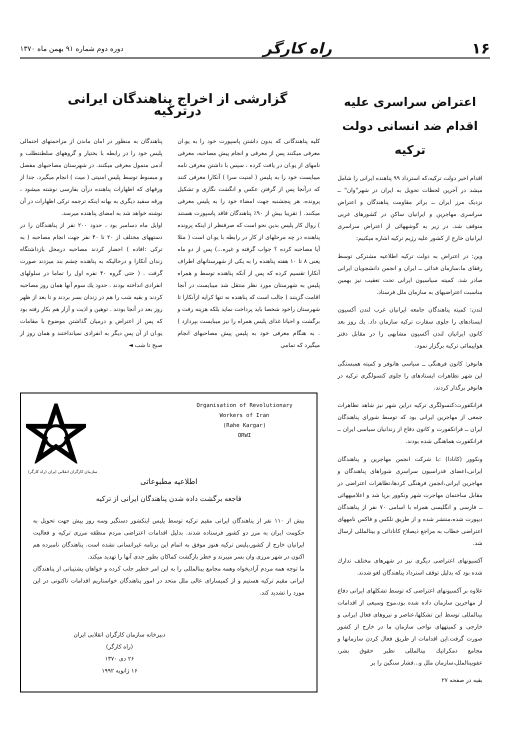۱۶ راه کارگر دوره دوم شماره ۹۱ بهمن ماه ۱۳۷۰
اعتراض سراسری علیه اقدام ضد انسانی دولت ترکیه
اقدام اخیر دولت ترکیه،که استرداد ۹۹ پناهنده ایرانی را شامل میشد در آخرین لحظات تحویل به ایران در شهر"وان" ــ نزدیک مرز ایران ــ براثر مقاومت پناهندگان و اعتراض سراسری مهاجرین و ایرانیان ساکن در کشورهای غربی متوقف شد. در زیر به گوشههائی از اعتراض سراسری ایرانیان خارج از کشور علیه رژیم ترکیه اشاره میکنیم:
وین: در اعتراض به دولت ترکیه اطلاعیه مشترکی توسط رفقای ما،سازمان فدائی ــ ایران و انجمن دانشجویان ایرانی صادر شد. کمیته سیاسیون ایرانی تحت تعقیب نیز بهمین مناسبت اعتراضیهای به سازمان ملل فرستاد.
لندن: کمیته پناهندگان جامعه ایرانیان غرب لندن آکسیون ایستادهای را جلوی سفارت ترکیه سازمان داد. یك روز بعد کانون ایرانیان لندن آکسیون مشابهی را در مقابل دفتر هواپیمائی ترکیه برگزار نمود.
هانوفر: کانون فرهنگی ــ سیاسی هانوفر و کمیته همبستگی این شهر تظاهرات ایستادهای را جلوی کنسولگری ترکیه در هانوفر برگذار کردند.
فرانکفورت:کنسولگری ترکیه دراین شهر نیز شاهد تظاهرات جمعی از مهاجرین ایرانی بود که توسط شورای پناهندگان ایران ــ فرانکفورت و کانون دفاع از زندانیان سیاسی ایران ــ فرانکفورت هماهنگی شده بودند.
ونکوور (کانادا) :با شرکت انجمن مهاجرین و پناهندگان ایرانی،اعضای فدراسیون سراسری شوراهای پناهندگان و مهاجرین ایرانی،انجمن فرهنگی کردها،تظاهرات اعتراضی در مقابل ساختمان مهاجرت شهر ونکوور برپا شد و اعلامیههائی ــ فارسی و انگلیسی همراه با اسامی ۷۰ نفر از پناهندگان دیپورت شده،منتشر شده و از طریق تلکس و فاکس نامههای اعتراضی خطاب به مراجع ذیصلاح کانادائی و بینالمللی ارسال شد.
آکسیونهای اعتراضی دیگری نیز در شهرهای مختلف تدارك شده بود که بدلیل توقف استرداد پناهندگان لغو شدند.
علاوه بر آکسیونهای اعتراضی که توسط تشکلهای ایرانی دفاع از مهاجرین سازمان داده شده بود،موج وسیعی از اقدامات بینالمللی توسط این تشکلها،عناصر و نیروهای فعال ایرانی و خارجی و کمیتههای نواحی سازمان ما در خارج از کشور صورت گرفت.این اقدامات از طریق فعال کردن سازمانها و مجامع دمکراتیك بینالمللی نظیر حقوق بشر، عفوبینالملل،سازمان ملل و...فشار سنگین را بر
بقیه در صفحه ۲۷
گزارشی از اخراج پناهندگان ایرانی درترکیه
کلیه پناهندگانی که بدون داشتن پاسپورت خود را به یو.ان معرفی میکنند پس از معرفی و انجام پیش مصاحبه، معرفی نامهای از یو.ان در یافت کرده ، سپس با داشتن معرفی نامه میبایست خود را به پلیس ( امنیت سرا ) آنکارا معرفی کنند که درآنجا پس از گرفتن عکس و انگشت نگاری و تشکیل پرونده، هر پنجشنبه جهت امضاء خود را به پلیس معرفی میکنند. ( تقریبا بیش از ۹۰٪ پناهندگان فاقد پاسپورت هستند ) روال کار پلیس بدین نحو است که صرفنظر از اینکه پرونده پناهنده در چه مرحلهای از کار در رابطه با یو.ان است ( مثلا آیا مصاحبه کرده ؟ جواب گرفته و غیره...) پس از دو ماه یعنی ۸ تا ۱۰ هفته پناهنده را به یکی از شهرستانهای اطراف آنکارا تقسیم کرده که پس از آنکه پناهنده توسط و همراه پلیس به شهرستان مورد نظر منتقل شد میبایست در آنجا اقامت گزینند ( جالب است که پناهنده نه تنها کرایه ازآنکارا تا شهرستان راخود شخصا باید پرداخت نماید بلکه هزینه رفت و برگشت و احیانا غذای پلیس همراه را نیز میبایست بپردازد ) . به هنگام معرفی خود به پلیس پیش مصاحبهای انجام میگیرد که تمامی
پناهندگان به منظور در امان ماندن از مزاحمتهای احتمالی پلیس خود را در رابطه با بختیار و گروههای سلطنتطلب و آدمی متمول معرفی میکنند. در شهرستان مصاحبهای مفصل و مبسوط توسط پلیس امنیتی ( میت ) انجام میگیرد. جدا از ورقهای که اظهارات پناهنده درآن بفارسی نوشته میشود ، ورقه سفید دیگری به بهانه اینکه ترجمه ترکی اظهارات در آن نوشته خواهد شد به امضای پناهنده میرسد.
اوایل ماه دسامبر بود ، حدود ۲۰۰ نفر از پناهندگان را در دستههای مختلف از ۲۰ تا ۴۰ نفر جهت انجام مصاحبه ( به ترکی :افاده ) احضار کردند مصاحبه درمحل بازداشتگاه زندان آنکارا و درحالیکه به پناهنده چشم بند میزدند صورت گرفت . ( حتی گروه ۴۰ نفره اول را تماما در سلولهای انفرادی انداخته بودند . حدود یك سوم آنها همان روز مصاحبه کردند و بقیه شب را هم در زندان بسر بردند و تا بعد از ظهر روز بعد در آنجا بودند . توهین و اذیت و آزار هم بکار رفته بود که پس از اعتراض و درمیان گذاشتن موضوع با مقامات یو.ان از آن پس دیگر به انفرادی نمیانداختند و همان روز از صبح تا شب ◄
Organisation of Revolutionary
Workers of Iran
(Rahe Kargar)
ORWI
سازمان کارگران انقلابی ایران (راه کارگر)
اطلاعیه مطبوعاتی
فاجعه برگشت داده شدن پناهندگان ایرانی از ترکیه
بیش از ۱۱۰ نفر از پناهندگان ایرانی مقیم ترکیه توسط پلیس اینکشور دستگیر وسه روز پیش جهت تحویل به حکومت ایران به مرز دو کشور فرستاده شدند. بدلیل اقدامات اعتراضی مردم منطقه مرزی ترکیه و فعالیت ایرانیان خارج از کشور،پلیس ترکیه هنوز موفق به اتمام این برنامه غیرانسانی نشده است. پناهندگان نامبرده هم اکنون در شهر مرزی وان بسر میبرند و خطر بازگشت کماکان بطور جدی آنها را تهدید میکند.
ما توجه همه مردم آزادیخواه وهمه مجامع بینالمللی را به این امر خطیر جلب کرده و خواهان پشتیبانی از پناهندگان ایرانی مقیم ترکیه هستیم و از کمیسارای عالی ملل متحد در امور پناهندگان خواستاریم اقدامات تاکنونی در این مورد را تشدید کند.
دبیرخانه سازمان کارگران انقلابی ایران
(راه کارگر)
۲۶ دی ۱۳۷۰
۱۶ ژانویه ۱۹۹۲